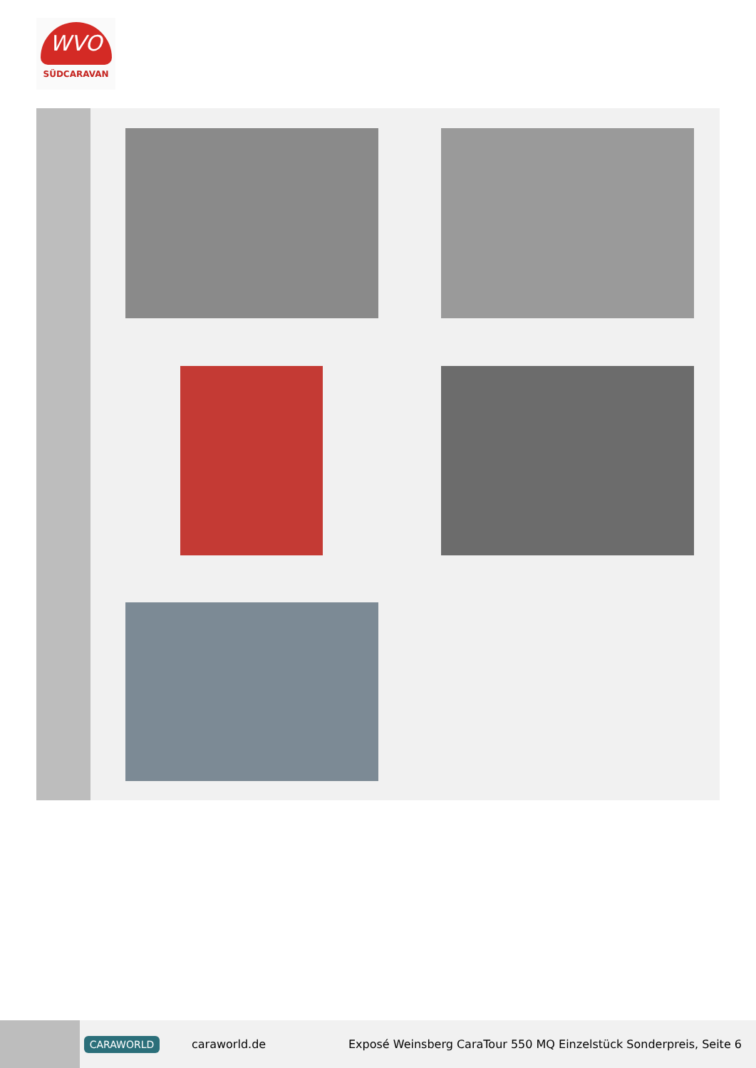WVO
SÜDCARAVAN
CARAWORLD
caraworld.de
Exposé Weinsberg CaraTour 550 MQ Einzelstück Sonderpreis, Seite 6